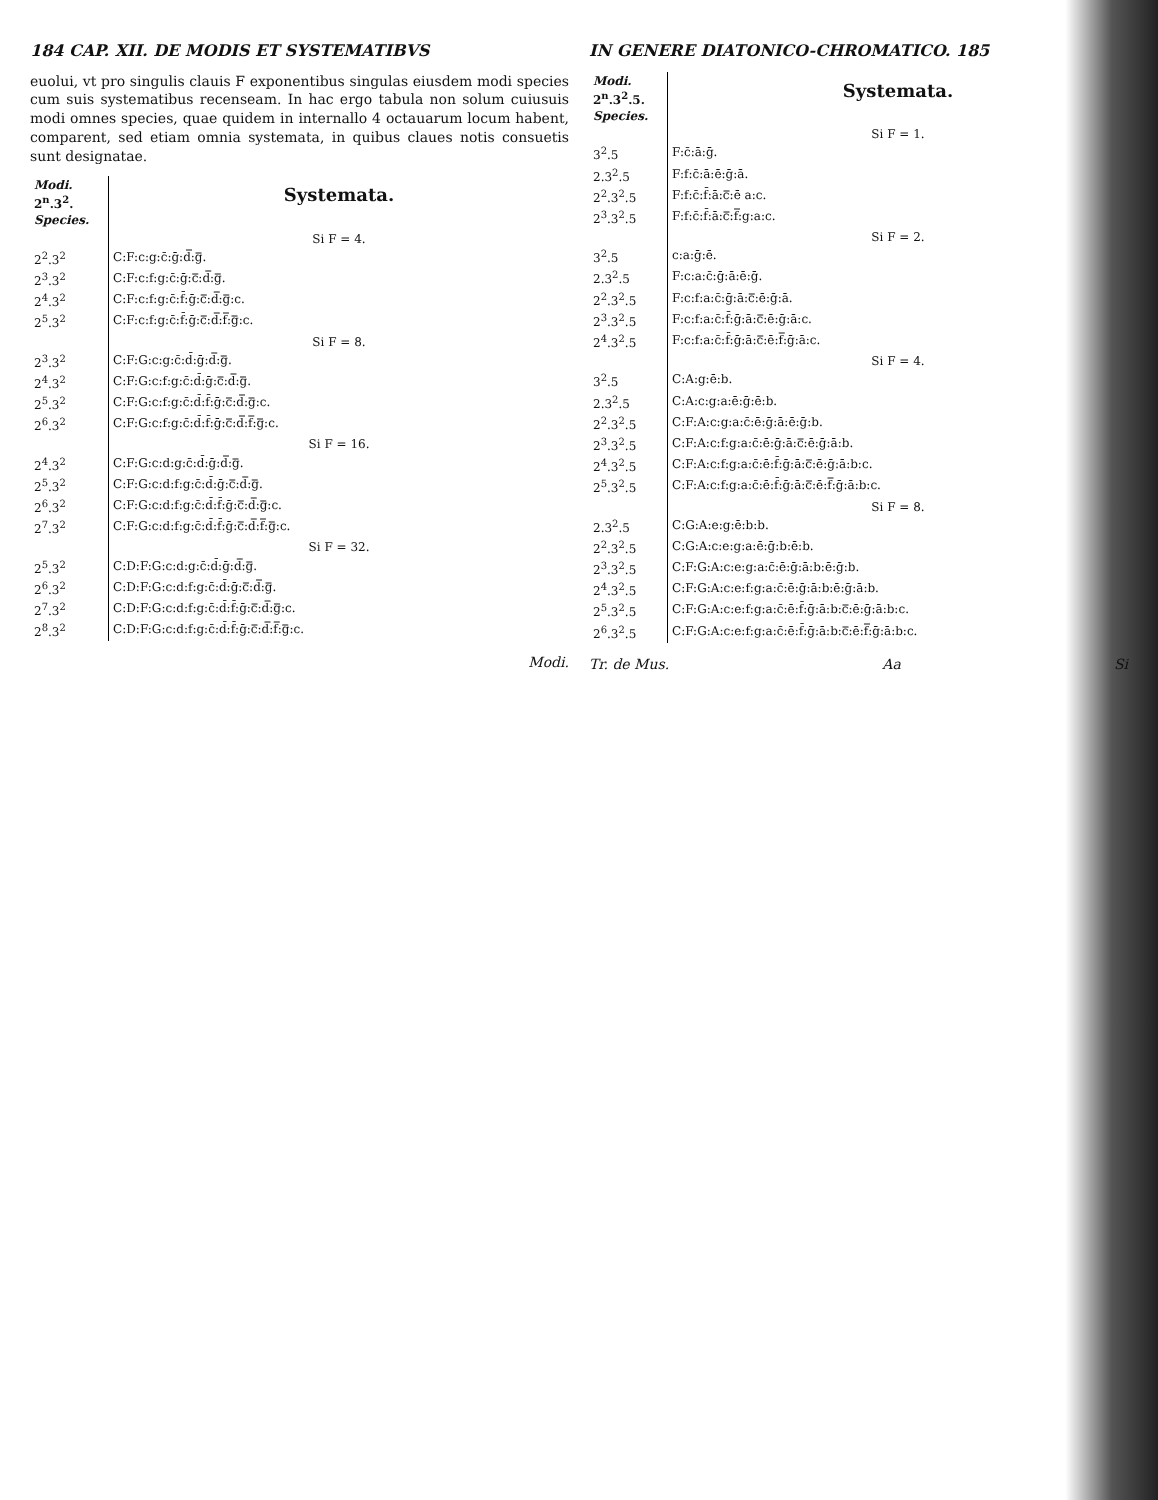184 CAP. XII. DE MODIS ET SYSTEMATIBVS
euolui, vt pro singulis clauis F exponentibus singulas eiusdem modi species cum suis systematibus recenseam. In hac ergo tabula non solum cuiusuis modi omnes species, quae quidem in internallo 4 octauarum locum habent, comparent, sed etiam omnia systemata, in quibus claues notis consuetis sunt designatae.
| Modi. 2<sup>n</sup>.3<sup>2</sup>. Species. | Systemata. |
| --- | --- |
| | Si F = 4. |
| 2<sup>2</sup>.3<sup>2</sup> | C:F:c:g:c̄:ḡ:d̿:g̿. |
| 2<sup>3</sup>.3<sup>2</sup> | C:F:c:f:g:c̄:ḡ:c̿:d̿:g̿. |
| 2<sup>4</sup>.3<sup>2</sup> | C:F:c:f:g:c̄:f̄:ḡ:c̿:d̿:g̿:c. |
| 2<sup>5</sup>.3<sup>2</sup> | C:F:c:f:g:c̄:f̄:ḡ:c̿:d̿:f̿:g̿:c. |
| | Si F = 8. |
| 2<sup>3</sup>.3<sup>2</sup> | C:F:G:c:g:c̄:d̄:ḡ:d̿:g̿. |
| 2<sup>4</sup>.3<sup>2</sup> | C:F:G:c:f:g:c̄:d̄:ḡ:c̿:d̿:g̿. |
| 2<sup>5</sup>.3<sup>2</sup> | C:F:G:c:f:g:c̄:d̄:f̄:ḡ:c̿:d̿:g̿:c. |
| 2<sup>6</sup>.3<sup>2</sup> | C:F:G:c:f:g:c̄:d̄:f̄:ḡ:c̿:d̿:f̿:g̿:c. |
| | Si F = 16. |
| 2<sup>4</sup>.3<sup>2</sup> | C:F:G:c:d:g:c̄:d̄:ḡ:d̿:g̿. |
| 2<sup>5</sup>.3<sup>2</sup> | C:F:G:c:d:f:g:c̄:d̄:ḡ:c̿:d̿:g̿. |
| 2<sup>6</sup>.3<sup>2</sup> | C:F:G:c:d:f:g:c̄:d̄:f̄:ḡ:c̿:d̿:g̿:c. |
| 2<sup>7</sup>.3<sup>2</sup> | C:F:G:c:d:f:g:c̄:d̄:f̄:ḡ:c̿:d̿:f̿:g̿:c. |
| | Si F = 32. |
| 2<sup>5</sup>.3<sup>2</sup> | C:D:F:G:c:d:g:c̄:d̄:ḡ:d̿:g̿. |
| 2<sup>6</sup>.3<sup>2</sup> | C:D:F:G:c:d:f:g:c̄:d̄:ḡ:c̿:d̿:g̿. |
| 2<sup>7</sup>.3<sup>2</sup> | C:D:F:G:c:d:f:g:c̄:d̄:f̄:ḡ:c̿:d̿:g̿:c. |
| 2<sup>8</sup>.3<sup>2</sup> | C:D:F:G:c:d:f:g:c̄:d̄:f̄:ḡ:c̿:d̿:f̿:g̿:c. |
Modi.
IN GENERE DIATONICO-CHROMATICO. 185
| Modi. 2<sup>n</sup>.3<sup>2</sup>.5. Species. | Systemata. |
| --- | --- |
| | Si F = 1. |
| 3<sup>2</sup>.5 | F:c̄:ā:ḡ. |
| 2.3<sup>2</sup>.5 | F:f:c̄:ā:ē:ḡ:ā. |
| 2<sup>2</sup>.3<sup>2</sup>.5 | F:f:c̄:f̄:ā:c̿:ē a:c. |
| 2<sup>3</sup>.3<sup>2</sup>.5 | F:f:c̄:f̄:ā:c̿:f̿:g:a:c. |
| | Si F = 2. |
| 3<sup>2</sup>.5 | c:a:ḡ:ē. |
| 2.3<sup>2</sup>.5 | F:c:a:c̄:ḡ:ā:ē:ḡ. |
| 2<sup>2</sup>.3<sup>2</sup>.5 | F:c:f:a:c̄:ḡ:ā:c̿:ē:ḡ:ā. |
| 2<sup>3</sup>.3<sup>2</sup>.5 | F:c:f:a:c̄:f̄:ḡ:ā:c̿:ē:ḡ:ā:c. |
| 2<sup>4</sup>.3<sup>2</sup>.5 | F:c:f:a:c̄:f̄:ḡ:ā:c̿:ē:f̿:ḡ:ā:c. |
| | Si F = 4. |
| 3<sup>2</sup>.5 | C:A:g:ē:b. |
| 2.3<sup>2</sup>.5 | C:A:c:g:a:ē:ḡ:ē:b. |
| 2<sup>2</sup>.3<sup>2</sup>.5 | C:F:A:c:g:a:c̄:ē:ḡ:ā:ē:ḡ:b. |
| 2<sup>3</sup>.3<sup>2</sup>.5 | C:F:A:c:f:g:a:c̄:ē:ḡ:ā:c̿:ē:ḡ:ā:b. |
| 2<sup>4</sup>.3<sup>2</sup>.5 | C:F:A:c:f:g:a:c̄:ē:f̄:ḡ:ā:c̿:ē:ḡ:ā:b:c. |
| 2<sup>5</sup>.3<sup>2</sup>.5 | C:F:A:c:f:g:a:c̄:ē:f̄:ḡ:ā:c̿:ē:f̿:ḡ:ā:b:c. |
| | Si F = 8. |
| 2.3<sup>2</sup>.5 | C:G:A:e:g:ē:b:b. |
| 2<sup>2</sup>.3<sup>2</sup>.5 | C:G:A:c:e:g:a:ē:ḡ:b:ē:b. |
| 2<sup>3</sup>.3<sup>2</sup>.5 | C:F:G:A:c:e:g:a:c̄:ē:ḡ:ā:b:ē:ḡ:b. |
| 2<sup>4</sup>.3<sup>2</sup>.5 | C:F:G:A:c:e:f:g:a:c̄:ē:ḡ:ā:b:ē:ḡ:ā:b. |
| 2<sup>5</sup>.3<sup>2</sup>.5 | C:F:G:A:c:e:f:g:a:c̄:ē:f̄:ḡ:ā:b:c̿:ē:ḡ:ā:b:c. |
| 2<sup>6</sup>.3<sup>2</sup>.5 | C:F:G:A:c:e:f:g:a:c̄:ē:f̄:ḡ:ā:b:c̿:ē:f̿:ḡ:ā:b:c. |
Tr. de Mus. Aa Si